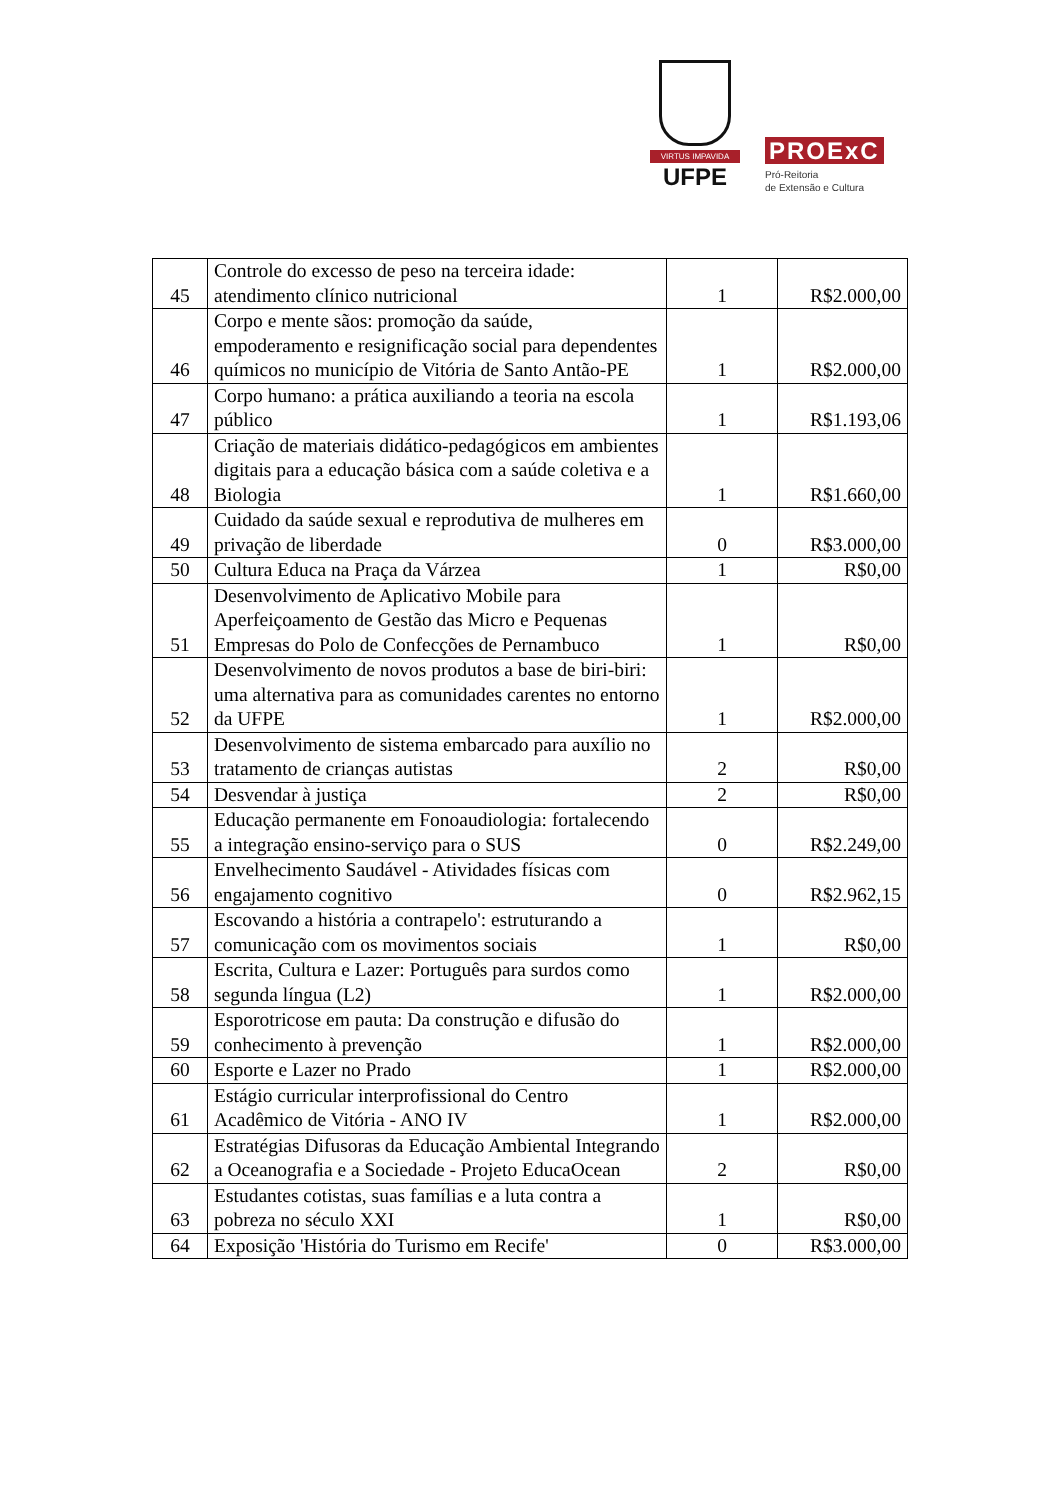VIRTUS IMPAVIDA
UFPE
PROExC
Pró-Reitoria
de Extensão e Cultura
| 45 | Controle do excesso de peso na terceira idade: atendimento clínico nutricional | 1 | R$2.000,00 |
| 46 | Corpo e mente sãos: promoção da saúde, empoderamento e resignificação social para dependentes químicos no município de Vitória de Santo Antão-PE | 1 | R$2.000,00 |
| 47 | Corpo humano: a prática auxiliando a teoria na escola público | 1 | R$1.193,06 |
| 48 | Criação de materiais didático-pedagógicos em ambientes digitais para a educação básica com a saúde coletiva e a Biologia | 1 | R$1.660,00 |
| 49 | Cuidado da saúde sexual e reprodutiva de mulheres em privação de liberdade | 0 | R$3.000,00 |
| 50 | Cultura Educa na Praça da Várzea | 1 | R$0,00 |
| 51 | Desenvolvimento de Aplicativo Mobile para Aperfeiçoamento de Gestão das Micro e Pequenas Empresas do Polo de Confecções de Pernambuco | 1 | R$0,00 |
| 52 | Desenvolvimento de novos produtos a base de biri-biri: uma alternativa para as comunidades carentes no entorno da UFPE | 1 | R$2.000,00 |
| 53 | Desenvolvimento de sistema embarcado para auxílio no tratamento de crianças autistas | 2 | R$0,00 |
| 54 | Desvendar à justiça | 2 | R$0,00 |
| 55 | Educação permanente em Fonoaudiologia: fortalecendo a integração ensino-serviço para o SUS | 0 | R$2.249,00 |
| 56 | Envelhecimento Saudável - Atividades físicas com engajamento cognitivo | 0 | R$2.962,15 |
| 57 | Escovando a história a contrapelo': estruturando a comunicação com os movimentos sociais | 1 | R$0,00 |
| 58 | Escrita, Cultura e Lazer: Português para surdos como segunda língua (L2) | 1 | R$2.000,00 |
| 59 | Esporotricose em pauta: Da construção e difusão do conhecimento à prevenção | 1 | R$2.000,00 |
| 60 | Esporte e Lazer no Prado | 1 | R$2.000,00 |
| 61 | Estágio curricular interprofissional do Centro Acadêmico de Vitória - ANO IV | 1 | R$2.000,00 |
| 62 | Estratégias Difusoras da Educação Ambiental Integrando a Oceanografia e a Sociedade - Projeto EducaOcean | 2 | R$0,00 |
| 63 | Estudantes cotistas, suas famílias e a luta contra a pobreza no século XXI | 1 | R$0,00 |
| 64 | Exposição 'História do Turismo em Recife' | 0 | R$3.000,00 |